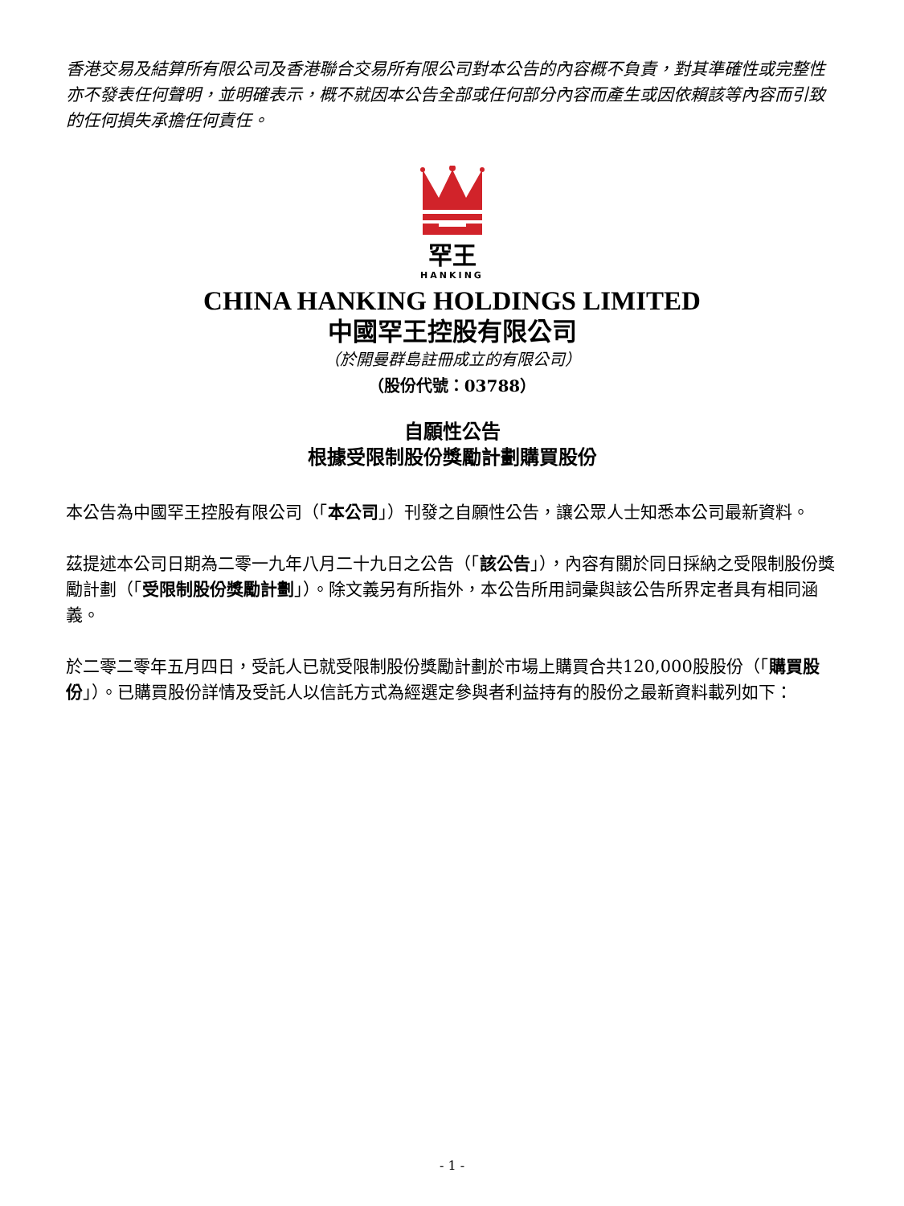香港交易及結算所有限公司及香港聯合交易所有限公司對本公告的內容概不負責，對其準確性或完整性亦不發表任何聲明，並明確表示，概不就因本公告全部或任何部分內容而產生或因依賴該等內容而引致的任何損失承擔任何責任。
罕王
HANKING
CHINA HANKING HOLDINGS LIMITED
中國罕王控股有限公司
（於開曼群島註冊成立的有限公司）
（股份代號：03788）
自願性公告
根據受限制股份獎勵計劃購買股份
本公告為中國罕王控股有限公司（「本公司」）刊發之自願性公告，讓公眾人士知悉本公司最新資料。
茲提述本公司日期為二零一九年八月二十九日之公告（「該公告」），內容有關於同日採納之受限制股份獎勵計劃（「受限制股份獎勵計劃」）。除文義另有所指外，本公告所用詞彙與該公告所界定者具有相同涵義。
於二零二零年五月四日，受託人已就受限制股份獎勵計劃於市場上購買合共120,000股股份（「購買股份」）。已購買股份詳情及受託人以信託方式為經選定參與者利益持有的股份之最新資料載列如下：
- 1 -